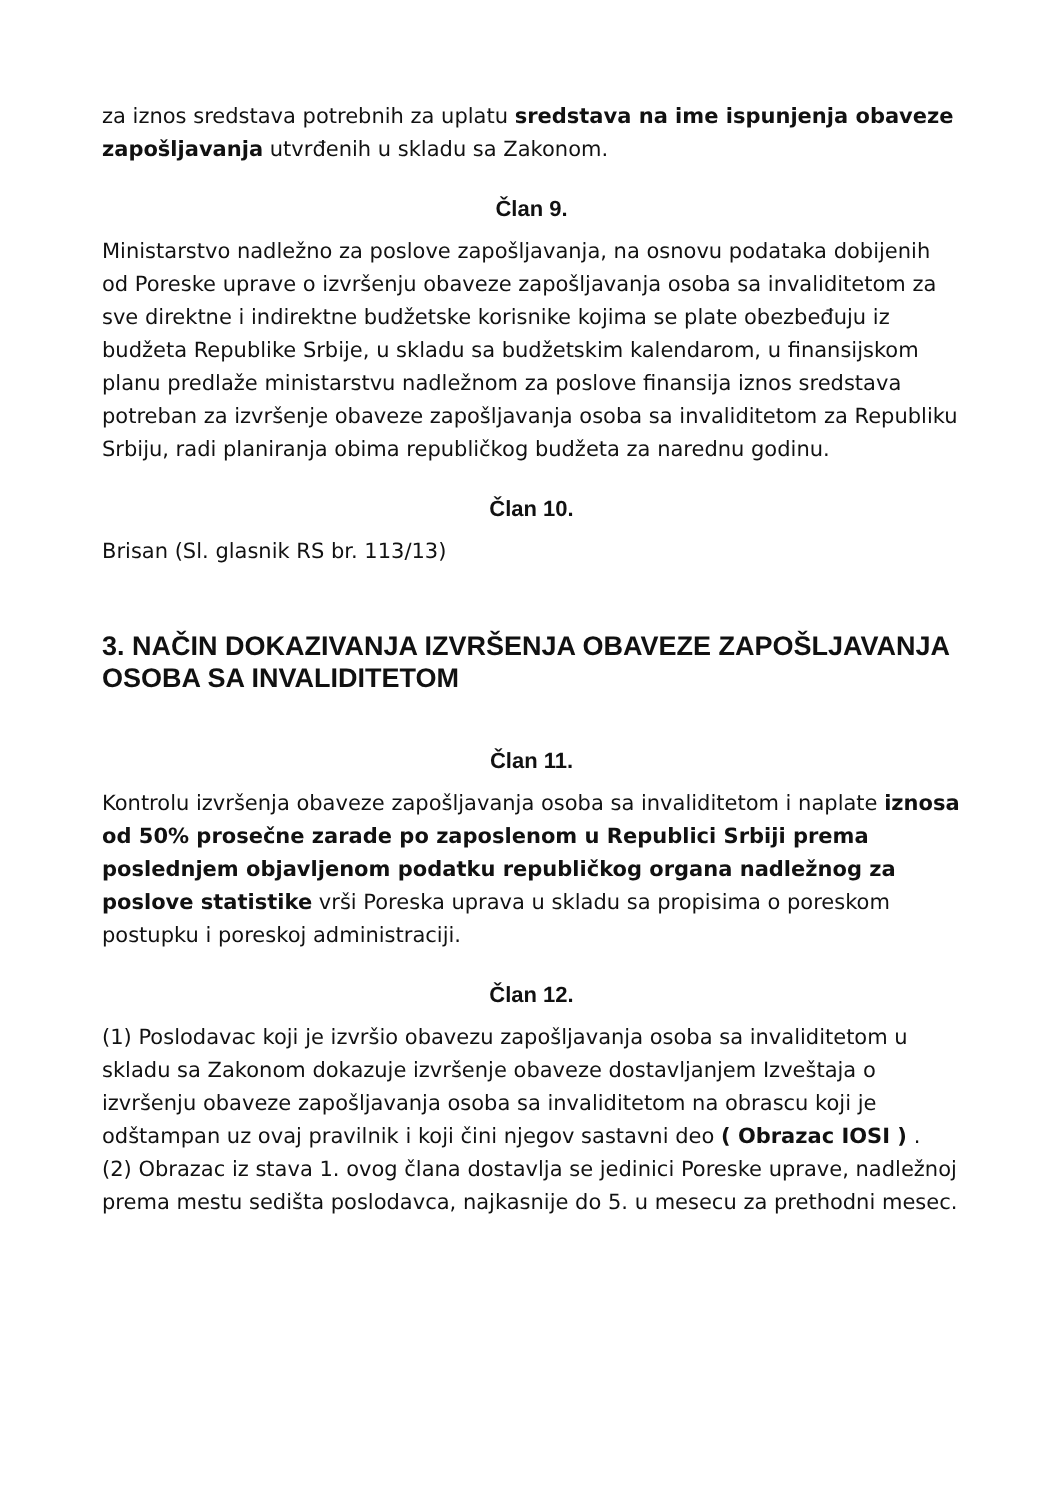za iznos sredstava potrebnih za uplatu sredstava na ime ispunjenja obaveze zapošljavanja utvrđenih u skladu sa Zakonom.
Član 9.
Ministarstvo nadležno za poslove zapošljavanja, na osnovu podataka dobijenih od Poreske uprave o izvršenju obaveze zapošljavanja osoba sa invaliditetom za sve direktne i indirektne budžetske korisnike kojima se plate obezbeđuju iz budžeta Republike Srbije, u skladu sa budžetskim kalendarom, u finansijskom planu predlaže ministarstvu nadležnom za poslove finansija iznos sredstava potreban za izvršenje obaveze zapošljavanja osoba sa invaliditetom za Republiku Srbiju, radi planiranja obima republičkog budžeta za narednu godinu.
Član 10.
Brisan (Sl. glasnik RS br. 113/13)
3. NAČIN DOKAZIVANJA IZVRŠENJA OBAVEZE ZAPOŠLJAVANJA OSOBA SA INVALIDITETOM
Član 11.
Kontrolu izvršenja obaveze zapošljavanja osoba sa invaliditetom i naplate iznosa od 50% prosečne zarade po zaposlenom u Republici Srbiji prema poslednjem objavljenom podatku republičkog organa nadležnog za poslove statistike vrši Poreska uprava u skladu sa propisima o poreskom postupku i poreskoj administraciji.
Član 12.
(1) Poslodavac koji je izvršio obavezu zapošljavanja osoba sa invaliditetom u skladu sa Zakonom dokazuje izvršenje obaveze dostavljanjem Izveštaja o izvršenju obaveze zapošljavanja osoba sa invaliditetom na obrascu koji je odštampan uz ovaj pravilnik i koji čini njegov sastavni deo ( Obrazac IOSI ) .
(2) Obrazac iz stava 1. ovog člana dostavlja se jedinici Poreske uprave, nadležnoj prema mestu sedišta poslodavca, najkasnije do 5. u mesecu za prethodni mesec.